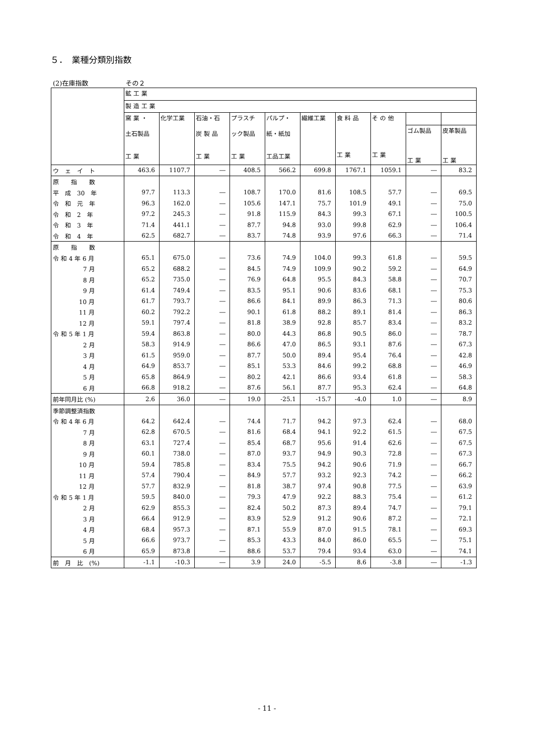５．　業種分類別指数
(2)在庫指数 その２
| | 鉱 工 業 | | | | | | | | | |
| --- | --- | --- | --- | --- | --- | --- | --- | --- | --- | --- |
| | 製 造 工 業 | | | | | | | | | |
| | 窯 業 ・ 土石製品 工 業 | 化学工業 | 石油・石 炭 製 品 工 業 | プラスチ ック製品 工 業 | パルプ・ 紙・紙加 工品工業 | 繊維工業 | 食 料 品 工 業 | そ の 他 工 業 | | |
| | | | | | | | | | ゴム製品 工 業 | 皮革製品 工 業 |
| ウ ェ イ ト | 463.6 | 1107.7 | ― | 408.5 | 566.2 | 699.8 | 1767.1 | 1059.1 | ― | 83.2 |
| 原 指 数 | | | | | | | | | | |
| 平 成 30 年 | 97.7 | 113.3 | ― | 108.7 | 170.0 | 81.6 | 108.5 | 57.7 | ― | 69.5 |
| 令 和 元 年 | 96.3 | 162.0 | ― | 105.6 | 147.1 | 75.7 | 101.9 | 49.1 | ― | 75.0 |
| 令 和 2 年 | 97.2 | 245.3 | ― | 91.8 | 115.9 | 84.3 | 99.3 | 67.1 | ― | 100.5 |
| 令 和 3 年 | 71.4 | 441.1 | ― | 87.7 | 94.8 | 93.0 | 99.8 | 62.9 | ― | 106.4 |
| 令 和 4 年 | 62.5 | 682.7 | ― | 83.7 | 74.8 | 93.9 | 97.6 | 66.3 | ― | 71.4 |
| 原 指 数 | | | | | | | | | | |
| 令 和 4 年 6 月 | 65.1 | 675.0 | ― | 73.6 | 74.9 | 104.0 | 99.3 | 61.8 | ― | 59.5 |
| 7 月 | 65.2 | 688.2 | ― | 84.5 | 74.9 | 109.9 | 90.2 | 59.2 | ― | 64.9 |
| 8 月 | 65.2 | 735.0 | ― | 76.9 | 64.8 | 95.5 | 84.3 | 58.8 | ― | 70.7 |
| 9 月 | 61.4 | 749.4 | ― | 83.5 | 95.1 | 90.6 | 83.6 | 68.1 | ― | 75.3 |
| 10 月 | 61.7 | 793.7 | ― | 86.6 | 84.1 | 89.9 | 86.3 | 71.3 | ― | 80.6 |
| 11 月 | 60.2 | 792.2 | ― | 90.1 | 61.8 | 88.2 | 89.1 | 81.4 | ― | 86.3 |
| 12 月 | 59.1 | 797.4 | ― | 81.8 | 38.9 | 92.8 | 85.7 | 83.4 | ― | 83.2 |
| 令 和 5 年 1 月 | 59.4 | 863.8 | ― | 80.0 | 44.3 | 86.8 | 90.5 | 86.0 | ― | 78.7 |
| 2 月 | 58.3 | 914.9 | ― | 86.6 | 47.0 | 86.5 | 93.1 | 87.6 | ― | 67.3 |
| 3 月 | 61.5 | 959.0 | ― | 87.7 | 50.0 | 89.4 | 95.4 | 76.4 | ― | 42.8 |
| 4 月 | 64.9 | 853.7 | ― | 85.1 | 53.3 | 84.6 | 99.2 | 68.8 | ― | 46.9 |
| 5 月 | 65.8 | 864.9 | ― | 80.2 | 42.1 | 86.6 | 93.4 | 61.8 | ― | 58.3 |
| 6 月 | 66.8 | 918.2 | ― | 87.6 | 56.1 | 87.7 | 95.3 | 62.4 | ― | 64.8 |
| 前年同月比 (%) | 2.6 | 36.0 | ― | 19.0 | -25.1 | -15.7 | -4.0 | 1.0 | ― | 8.9 |
| 季節調整済指数 | | | | | | | | | | |
| 令 和 4 年 6 月 | 64.2 | 642.4 | ― | 74.4 | 71.7 | 94.2 | 97.3 | 62.4 | ― | 68.0 |
| 7 月 | 62.8 | 670.5 | ― | 81.6 | 68.4 | 94.1 | 92.2 | 61.5 | ― | 67.5 |
| 8 月 | 63.1 | 727.4 | ― | 85.4 | 68.7 | 95.6 | 91.4 | 62.6 | ― | 67.5 |
| 9 月 | 60.1 | 738.0 | ― | 87.0 | 93.7 | 94.9 | 90.3 | 72.8 | ― | 67.3 |
| 10 月 | 59.4 | 785.8 | ― | 83.4 | 75.5 | 94.2 | 90.6 | 71.9 | ― | 66.7 |
| 11 月 | 57.4 | 790.4 | ― | 84.9 | 57.7 | 93.2 | 92.3 | 74.2 | ― | 66.2 |
| 12 月 | 57.7 | 832.9 | ― | 81.8 | 38.7 | 97.4 | 90.8 | 77.5 | ― | 63.9 |
| 令 和 5 年 1 月 | 59.5 | 840.0 | ― | 79.3 | 47.9 | 92.2 | 88.3 | 75.4 | ― | 61.2 |
| 2 月 | 62.9 | 855.3 | ― | 82.4 | 50.2 | 87.3 | 89.4 | 74.7 | ― | 79.1 |
| 3 月 | 66.4 | 912.9 | ― | 83.9 | 52.9 | 91.2 | 90.6 | 87.2 | ― | 72.1 |
| 4 月 | 68.4 | 957.3 | ― | 87.1 | 55.9 | 87.0 | 91.5 | 78.1 | ― | 69.3 |
| 5 月 | 66.6 | 973.7 | ― | 85.3 | 43.3 | 84.0 | 86.0 | 65.5 | ― | 75.1 |
| 6 月 | 65.9 | 873.8 | ― | 88.6 | 53.7 | 79.4 | 93.4 | 63.0 | ― | 74.1 |
| 前 月 比 (%) | -1.1 | -10.3 | ― | 3.9 | 24.0 | -5.5 | 8.6 | -3.8 | ― | -1.3 |
- 11 -